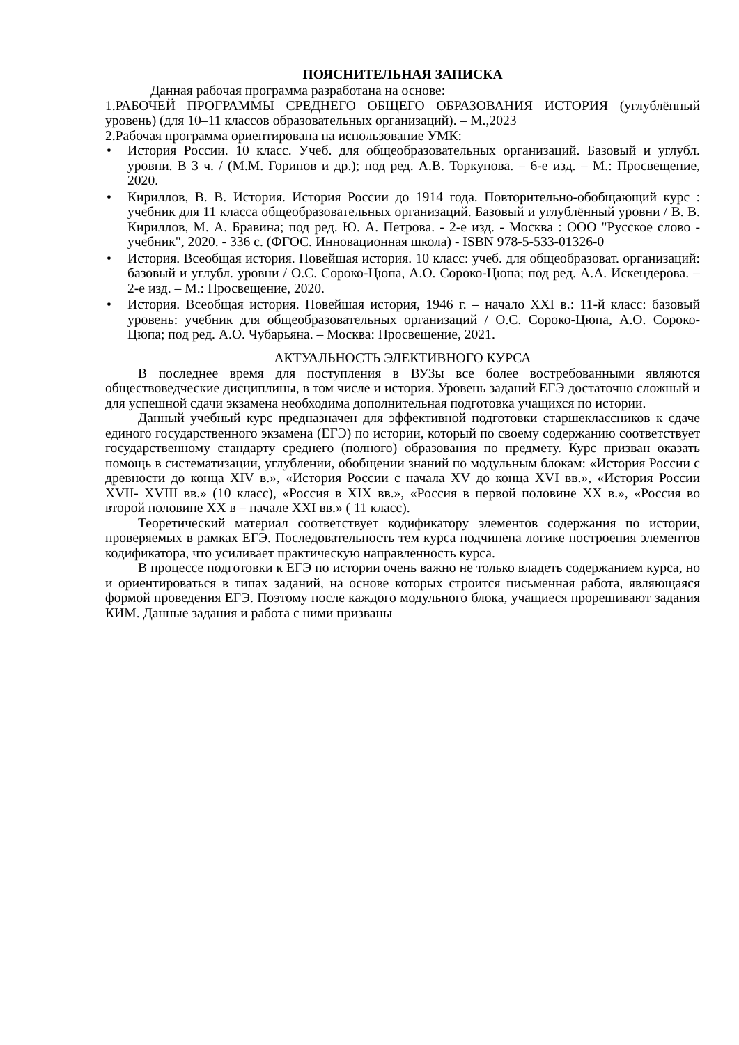ПОЯСНИТЕЛЬНАЯ ЗАПИСКА
Данная рабочая программа разработана на основе:
1.РАБОЧЕЙ ПРОГРАММЫ СРЕДНЕГО ОБЩЕГО ОБРАЗОВАНИЯ ИСТОРИЯ (углублённый уровень) (для 10–11 классов образовательных организаций). – М.,2023
2.Рабочая программа ориентирована на использование УМК:
• История России. 10 класс. Учеб. для общеобразовательных организаций. Базовый и углубл. уровни. В 3 ч. / (М.М. Горинов и др.); под ред. А.В. Торкунова. – 6-е изд. – М.: Просвещение, 2020.
• Кириллов, В. В. История. История России до 1914 года. Повторительно-обобщающий курс : учебник для 11 класса общеобразовательных организаций. Базовый и углублённый уровни / В. В. Кириллов, М. А. Бравина; под ред. Ю. А. Петрова. - 2-е изд. - Москва : ООО "Русское слово - учебник", 2020. - 336 с. (ФГОС. Инновационная школа) - ISBN 978-5-533-01326-0
• История. Всеобщая история. Новейшая история. 10 класс: учеб. для общеобразоват. организаций: базовый и углубл. уровни / О.С. Сороко-Цюпа, А.О. Сороко-Цюпа; под ред. А.А. Искендерова. – 2-е изд. – М.: Просвещение, 2020.
• История. Всеобщая история. Новейшая история, 1946 г. – начало XXI в.: 11-й класс: базовый уровень: учебник для общеобразовательных организаций / О.С. Сороко-Цюпа, А.О. Сороко-Цюпа; под ред. А.О. Чубарьяна. – Москва: Просвещение, 2021.
АКТУАЛЬНОСТЬ ЭЛЕКТИВНОГО КУРСА
В последнее время для поступления в ВУЗы все более востребованными являются обществоведческие дисциплины, в том числе и история. Уровень заданий ЕГЭ достаточно сложный и для успешной сдачи экзамена необходима дополнительная подготовка учащихся по истории.
Данный учебный курс предназначен для эффективной подготовки старшеклассников к сдаче единого государственного экзамена (ЕГЭ) по истории, который по своему содержанию соответствует государственному стандарту среднего (полного) образования по предмету. Курс призван оказать помощь в систематизации, углублении, обобщении знаний по модульным блокам: «История России с древности до конца XIV в.», «История России с начала XV до конца XVI вв.», «История России XVII- XVIII вв.» (10 класс), «Россия в XIX вв.», «Россия в первой половине XX в.», «Россия во второй половине XX в – начале XXI вв.» ( 11 класс).
Теоретический материал соответствует кодификатору элементов содержания по истории, проверяемых в рамках ЕГЭ. Последовательность тем курса подчинена логике построения элементов кодификатора, что усиливает практическую направленность курса.
В процессе подготовки к ЕГЭ по истории очень важно не только владеть содержанием курса, но и ориентироваться в типах заданий, на основе которых строится письменная работа, являющаяся формой проведения ЕГЭ. Поэтому после каждого модульного блока, учащиеся прорешивают задания КИМ. Данные задания и работа с ними призваны